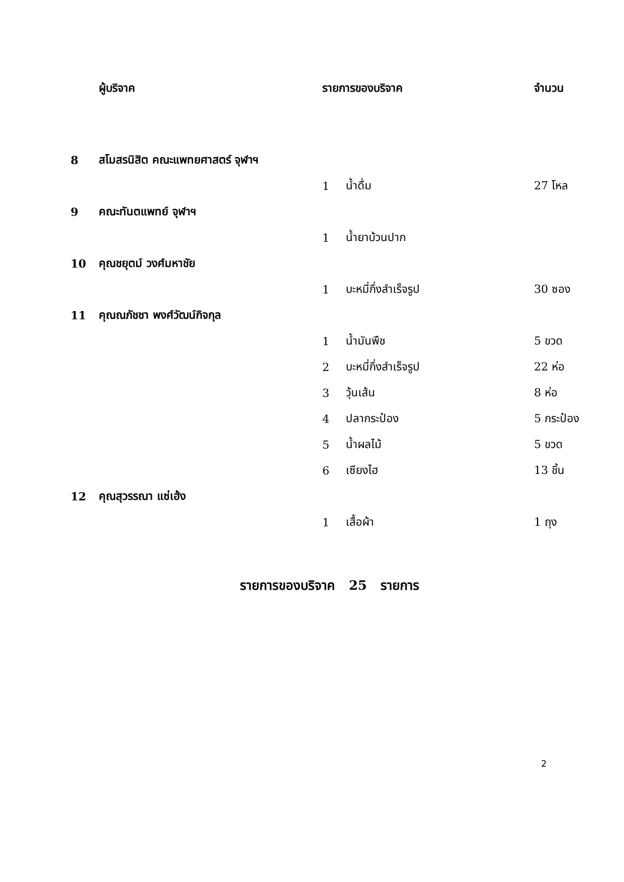| | ผู้บริจาค | รายการของบริจาค | | จำนวน |
| --- | --- | --- | --- | --- |
| 8 | สโมสรนิสิต คณะแพทยศาสตร์ จุฬาฯ | | | |
| | | 1 | น้ำดื่ม | 27 โหล |
| 9 | คณะทันตแพทย์ จุฬาฯ | | | |
| | | 1 | น้ำยาบ้วนปาก | |
| 10 | คุณชยุตม์ วงศ์มหาชัย | | | |
| | | 1 | บะหมี่กึ่งสำเร็จรูป | 30 ซอง |
| 11 | คุณณภัชชา พงศ์วัฒน์กิจกุล | | | |
| | | 1 | น้ำมันพืช | 5 ขวด |
| | | 2 | บะหมี่กึ่งสำเร็จรูป | 22 ห่อ |
| | | 3 | วุ้นเส้น | 8 ห่อ |
| | | 4 | ปลากระป๋อง | 5 กระป๋อง |
| | | 5 | น้ำผลไม้ | 5 ขวด |
| | | 6 | เซียงไฮ | 13 ชิ้น |
| 12 | คุณสุวรรณา แซ่เฮ้ง | | | |
| | | 1 | เสื้อผ้า | 1 ถุง |
รายการของบริจาค 25 รายการ
2